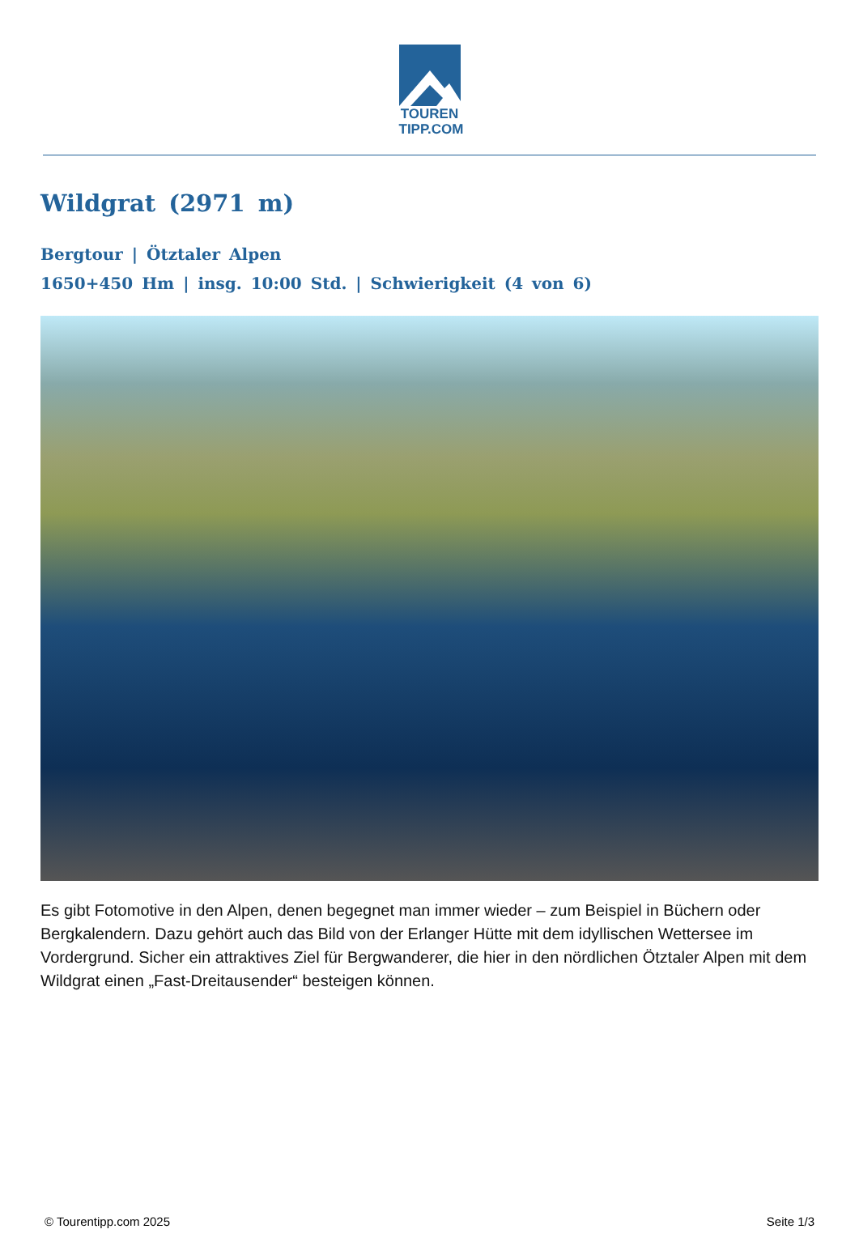TOUREN
TIPP.COM
Wildgrat (2971 m)
Bergtour | Ötztaler Alpen
1650+450 Hm | insg. 10:00 Std. | Schwierigkeit (4 von 6)
Es gibt Fotomotive in den Alpen, denen begegnet man immer wieder – zum Beispiel in Büchern oder Bergkalendern. Dazu gehört auch das Bild von der Erlanger Hütte mit dem idyllischen Wettersee im Vordergrund. Sicher ein attraktives Ziel für Bergwanderer, die hier in den nördlichen Ötztaler Alpen mit dem Wildgrat einen „Fast-Dreitausender“ besteigen können.
© Tourentipp.com 2025 Seite 1/3